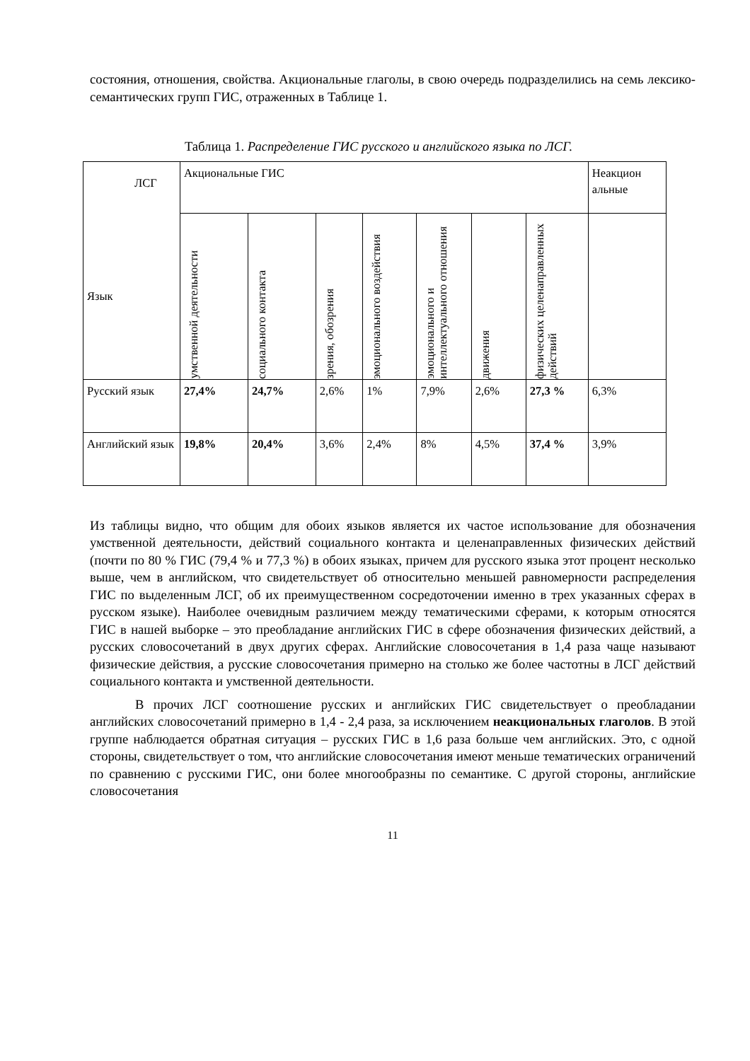состояния, отношения, свойства. Акциональные глаголы, в свою очередь подразделились на семь лексико-семантических групп ГИС, отраженных в Таблице 1.
Таблица 1. Распределение ГИС русского и английского языка по ЛСГ.
| ЛСГ Язык | Акциональные ГИС | | | | | | | Неакцион альные |
| | умственной деятельности | социального контакта | зрения, обозрения | эмоционального воздействия | эмоционального и интеллектуального отношения | движения | физических целенаправленных действий | |
| Русский язык | 27,4% | 24,7% | 2,6% | 1% | 7,9% | 2,6% | 27,3 % | 6,3% |
| Английский язык | 19,8% | 20,4% | 3,6% | 2,4% | 8% | 4,5% | 37,4 % | 3,9% |
Из таблицы видно, что общим для обоих языков является их частое использование для обозначения умственной деятельности, действий социального контакта и целенаправленных физических действий (почти по 80 % ГИС (79,4 % и 77,3 %) в обоих языках, причем для русского языка этот процент несколько выше, чем в английском, что свидетельствует об относительно меньшей равномерности распределения ГИС по выделенным ЛСГ, об их преимущественном сосредоточении именно в трех указанных сферах в русском языке). Наиболее очевидным различием между тематическими сферами, к которым относятся ГИС в нашей выборке – это преобладание английских ГИС в сфере обозначения физических действий, а русских словосочетаний в двух других сферах. Английские словосочетания в 1,4 раза чаще называют физические действия, а русские словосочетания примерно на столько же более частотны в ЛСГ действий социального контакта и умственной деятельности.
В прочих ЛСГ соотношение русских и английских ГИС свидетельствует о преобладании английских словосочетаний примерно в 1,4 - 2,4 раза, за исключением неакциональных глаголов. В этой группе наблюдается обратная ситуация – русских ГИС в 1,6 раза больше чем английских. Это, с одной стороны, свидетельствует о том, что английские словосочетания имеют меньше тематических ограничений по сравнению с русскими ГИС, они более многообразны по семантике. С другой стороны, английские словосочетания
11